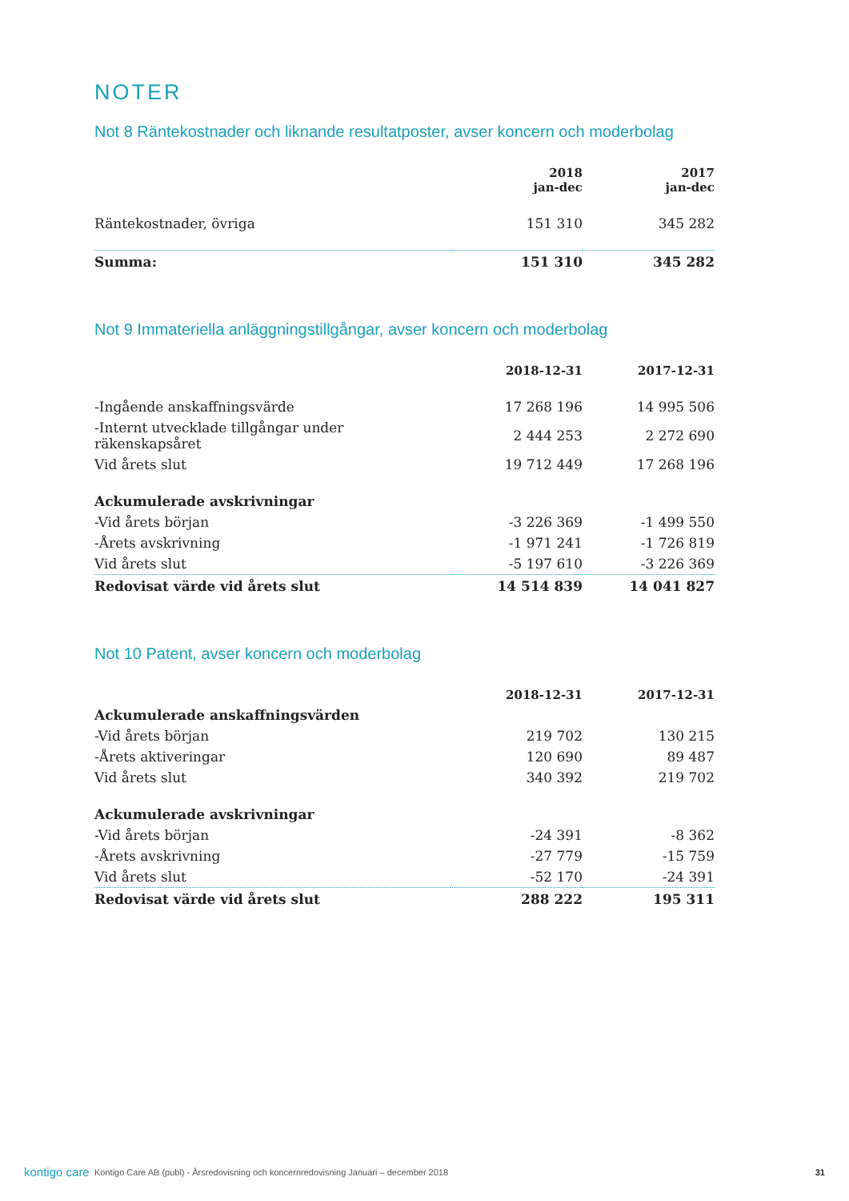NOTER
Not 8 Räntekostnader och liknande resultatposter, avser koncern och moderbolag
| | 2018 jan-dec | 2017 jan-dec |
| --- | --- | --- |
| Räntekostnader, övriga | 151 310 | 345 282 |
| Summa: | 151 310 | 345 282 |
Not 9 Immateriella anläggningstillgångar, avser koncern och moderbolag
| | 2018-12-31 | 2017-12-31 |
| --- | --- | --- |
| -Ingående anskaffningsvärde | 17 268 196 | 14 995 506 |
| -Internt utvecklade tillgångar under räkenskapsåret | 2 444 253 | 2 272 690 |
| Vid årets slut | 19 712 449 | 17 268 196 |
| Ackumulerade avskrivningar | | |
| -Vid årets början | -3 226 369 | -1 499 550 |
| -Årets avskrivning | -1 971 241 | -1 726 819 |
| Vid årets slut | -5 197 610 | -3 226 369 |
| Redovisat värde vid årets slut | 14 514 839 | 14 041 827 |
Not 10 Patent, avser koncern och moderbolag
| | 2018-12-31 | 2017-12-31 |
| --- | --- | --- |
| Ackumulerade anskaffningsvärden | | |
| -Vid årets början | 219 702 | 130 215 |
| -Årets aktiveringar | 120 690 | 89 487 |
| Vid årets slut | 340 392 | 219 702 |
| Ackumulerade avskrivningar | | |
| -Vid årets början | -24 391 | -8 362 |
| -Årets avskrivning | -27 779 | -15 759 |
| Vid årets slut | -52 170 | -24 391 |
| Redovisat värde vid årets slut | 288 222 | 195 311 |
kontigo care Kontigo Care AB (publ) - Årsredovisning och koncernredovisning Januari – december 2018 31